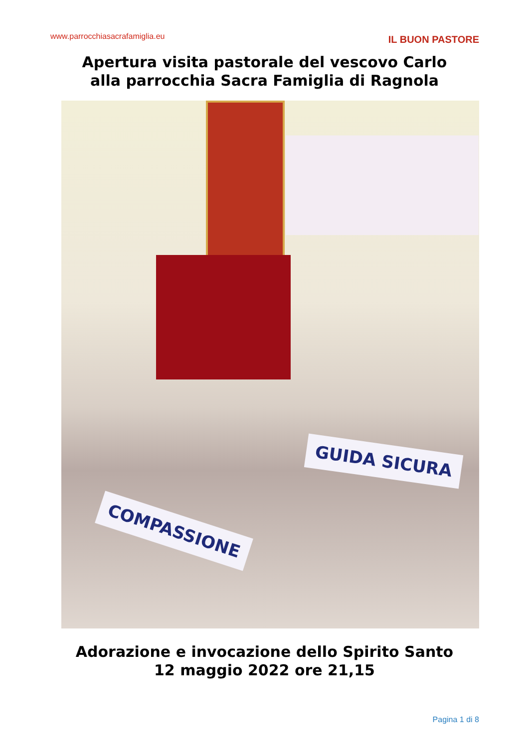www.parrocchiasacrafamiglia.eu IL BUON PASTORE
Apertura visita pastorale del vescovo Carlo
alla parrocchia Sacra Famiglia di Ragnola
GUIDA SICURA
COMPASSIONE
Adorazione e invocazione dello Spirito Santo
12 maggio 2022 ore 21,15
Pagina 1 di 8